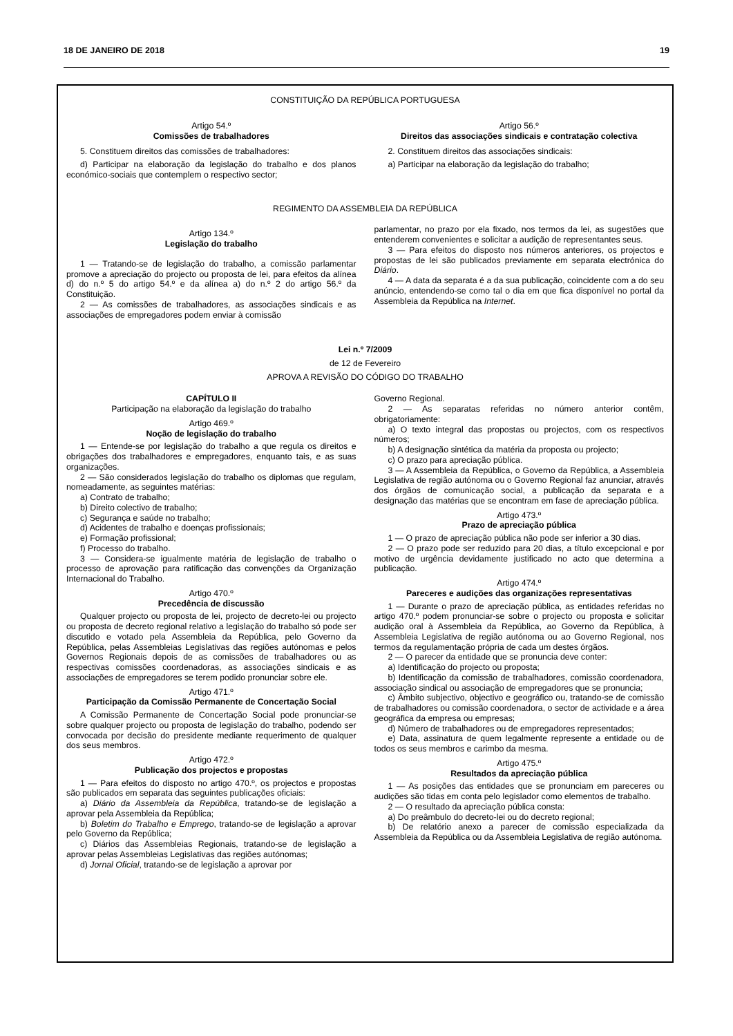18 DE JANEIRO DE 2018 19
CONSTITUIÇÃO DA REPÚBLICA PORTUGUESA
Artigo 54.º
Comissões de trabalhadores
5. Constituem direitos das comissões de trabalhadores:
d) Participar na elaboração da legislação do trabalho e dos planos económico-sociais que contemplem o respectivo sector;
Artigo 56.º
Direitos das associações sindicais e contratação colectiva
2. Constituem direitos das associações sindicais:
a) Participar na elaboração da legislação do trabalho;
REGIMENTO DA ASSEMBLEIA DA REPÚBLICA
Artigo 134.º
Legislação do trabalho
1 — Tratando-se de legislação do trabalho, a comissão parlamentar promove a apreciação do projecto ou proposta de lei, para efeitos da alínea d) do n.º 5 do artigo 54.º e da alínea a) do n.º 2 do artigo 56.º da Constituição.
2 — As comissões de trabalhadores, as associações sindicais e as associações de empregadores podem enviar à comissão
parlamentar, no prazo por ela fixado, nos termos da lei, as sugestões que entenderem convenientes e solicitar a audição de representantes seus.
3 — Para efeitos do disposto nos números anteriores, os projectos e propostas de lei são publicados previamente em separata electrónica do Diário.
4 — A data da separata é a da sua publicação, coincidente com a do seu anúncio, entendendo-se como tal o dia em que fica disponível no portal da Assembleia da República na Internet.
Lei n.º 7/2009
de 12 de Fevereiro
APROVA A REVISÃO DO CÓDIGO DO TRABALHO
CAPÍTULO II
Participação na elaboração da legislação do trabalho
Artigo 469.º
Noção de legislação do trabalho
1 — Entende-se por legislação do trabalho a que regula os direitos e obrigações dos trabalhadores e empregadores, enquanto tais, e as suas organizações.
2 — São considerados legislação do trabalho os diplomas que regulam, nomeadamente, as seguintes matérias:
a) Contrato de trabalho;
b) Direito colectivo de trabalho;
c) Segurança e saúde no trabalho;
d) Acidentes de trabalho e doenças profissionais;
e) Formação profissional;
f) Processo do trabalho.
3 — Considera-se igualmente matéria de legislação de trabalho o processo de aprovação para ratificação das convenções da Organização Internacional do Trabalho.
Artigo 470.º
Precedência de discussão
Qualquer projecto ou proposta de lei, projecto de decreto-lei ou projecto ou proposta de decreto regional relativo a legislação do trabalho só pode ser discutido e votado pela Assembleia da República, pelo Governo da República, pelas Assembleias Legislativas das regiões autónomas e pelos Governos Regionais depois de as comissões de trabalhadores ou as respectivas comissões coordenadoras, as associações sindicais e as associações de empregadores se terem podido pronunciar sobre ele.
Artigo 471.º
Participação da Comissão Permanente de Concertação Social
A Comissão Permanente de Concertação Social pode pronunciar-se sobre qualquer projecto ou proposta de legislação do trabalho, podendo ser convocada por decisão do presidente mediante requerimento de qualquer dos seus membros.
Artigo 472.º
Publicação dos projectos e propostas
1 — Para efeitos do disposto no artigo 470.º, os projectos e propostas são publicados em separata das seguintes publicações oficiais:
a) Diário da Assembleia da República, tratando-se de legislação a aprovar pela Assembleia da República;
b) Boletim do Trabalho e Emprego, tratando-se de legislação a aprovar pelo Governo da República;
c) Diários das Assembleias Regionais, tratando-se de legislação a aprovar pelas Assembleias Legislativas das regiões autónomas;
d) Jornal Oficial, tratando-se de legislação a aprovar por
Governo Regional.
2 — As separatas referidas no número anterior contêm, obrigatoriamente:
a) O texto integral das propostas ou projectos, com os respectivos números;
b) A designação sintética da matéria da proposta ou projecto;
c) O prazo para apreciação pública.
3 — A Assembleia da República, o Governo da República, a Assembleia Legislativa de região autónoma ou o Governo Regional faz anunciar, através dos órgãos de comunicação social, a publicação da separata e a designação das matérias que se encontram em fase de apreciação pública.
Artigo 473.º
Prazo de apreciação pública
1 — O prazo de apreciação pública não pode ser inferior a 30 dias.
2 — O prazo pode ser reduzido para 20 dias, a título excepcional e por motivo de urgência devidamente justificado no acto que determina a publicação.
Artigo 474.º
Pareceres e audições das organizações representativas
1 — Durante o prazo de apreciação pública, as entidades referidas no artigo 470.º podem pronunciar-se sobre o projecto ou proposta e solicitar audição oral à Assembleia da República, ao Governo da República, à Assembleia Legislativa de região autónoma ou ao Governo Regional, nos termos da regulamentação própria de cada um destes órgãos.
2 — O parecer da entidade que se pronuncia deve conter:
a) Identificação do projecto ou proposta;
b) Identificação da comissão de trabalhadores, comissão coordenadora, associação sindical ou associação de empregadores que se pronuncia;
c) Âmbito subjectivo, objectivo e geográfico ou, tratando-se de comissão de trabalhadores ou comissão coordenadora, o sector de actividade e a área geográfica da empresa ou empresas;
d) Número de trabalhadores ou de empregadores representados;
e) Data, assinatura de quem legalmente represente a entidade ou de todos os seus membros e carimbo da mesma.
Artigo 475.º
Resultados da apreciação pública
1 — As posições das entidades que se pronunciam em pareceres ou audições são tidas em conta pelo legislador como elementos de trabalho.
2 — O resultado da apreciação pública consta:
a) Do preâmbulo do decreto-lei ou do decreto regional;
b) De relatório anexo a parecer de comissão especializada da Assembleia da República ou da Assembleia Legislativa de região autónoma.